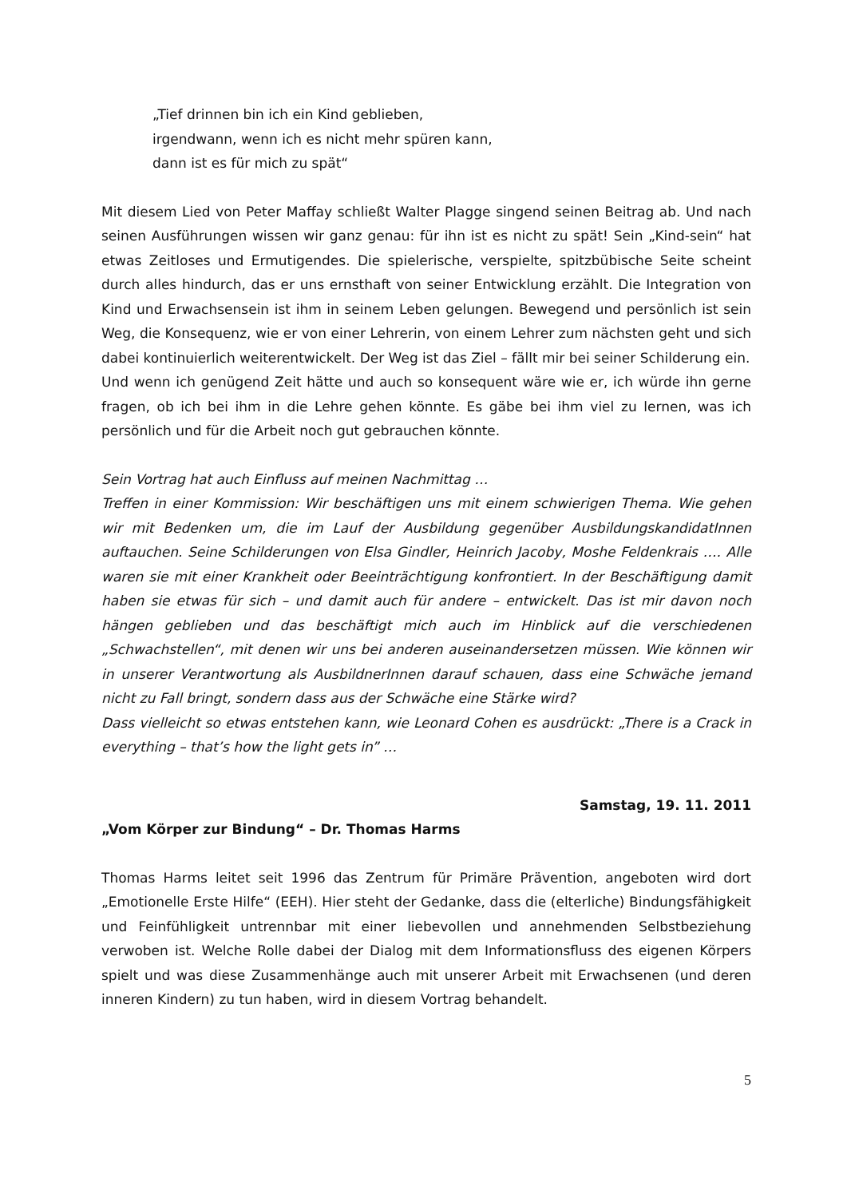„Tief drinnen bin ich ein Kind geblieben,
irgendwann, wenn ich es nicht mehr spüren kann,
dann ist es für mich zu spät“
Mit diesem Lied von Peter Maffay schließt Walter Plagge singend seinen Beitrag ab. Und nach seinen Ausführungen wissen wir ganz genau: für ihn ist es nicht zu spät! Sein „Kind-sein“ hat etwas Zeitloses und Ermutigendes. Die spielerische, verspielte, spitzbübische Seite scheint durch alles hindurch, das er uns ernsthaft von seiner Entwicklung erzählt. Die Integration von Kind und Erwachsensein ist ihm in seinem Leben gelungen. Bewegend und persönlich ist sein Weg, die Konsequenz, wie er von einer Lehrerin, von einem Lehrer zum nächsten geht und sich dabei kontinuierlich weiterentwickelt. Der Weg ist das Ziel – fällt mir bei seiner Schilderung ein.
Und wenn ich genügend Zeit hätte und auch so konsequent wäre wie er, ich würde ihn gerne fragen, ob ich bei ihm in die Lehre gehen könnte. Es gäbe bei ihm viel zu lernen, was ich persönlich und für die Arbeit noch gut gebrauchen könnte.
Sein Vortrag hat auch Einfluss auf meinen Nachmittag …
Treffen in einer Kommission: Wir beschäftigen uns mit einem schwierigen Thema. Wie gehen wir mit Bedenken um, die im Lauf der Ausbildung gegenüber AusbildungskandidatInnen auftauchen. Seine Schilderungen von Elsa Gindler, Heinrich Jacoby, Moshe Feldenkrais …. Alle waren sie mit einer Krankheit oder Beeinträchtigung konfrontiert. In der Beschäftigung damit haben sie etwas für sich – und damit auch für andere – entwickelt. Das ist mir davon noch hängen geblieben und das beschäftigt mich auch im Hinblick auf die verschiedenen „Schwachstellen“, mit denen wir uns bei anderen auseinandersetzen müssen. Wie können wir in unserer Verantwortung als AusbildnerInnen darauf schauen, dass eine Schwäche jemand nicht zu Fall bringt, sondern dass aus der Schwäche eine Stärke wird?
Dass vielleicht so etwas entstehen kann, wie Leonard Cohen es ausdrückt: „There is a Crack in everything – that’s how the light gets in” …
Samstag, 19. 11. 2011
„Vom Körper zur Bindung“ – Dr. Thomas Harms
Thomas Harms leitet seit 1996 das Zentrum für Primäre Prävention, angeboten wird dort „Emotionelle Erste Hilfe“ (EEH). Hier steht der Gedanke, dass die (elterliche) Bindungsfähigkeit und Feinfühligkeit untrennbar mit einer liebevollen und annehmenden Selbstbeziehung verwoben ist. Welche Rolle dabei der Dialog mit dem Informationsfluss des eigenen Körpers spielt und was diese Zusammenhänge auch mit unserer Arbeit mit Erwachsenen (und deren inneren Kindern) zu tun haben, wird in diesem Vortrag behandelt.
5